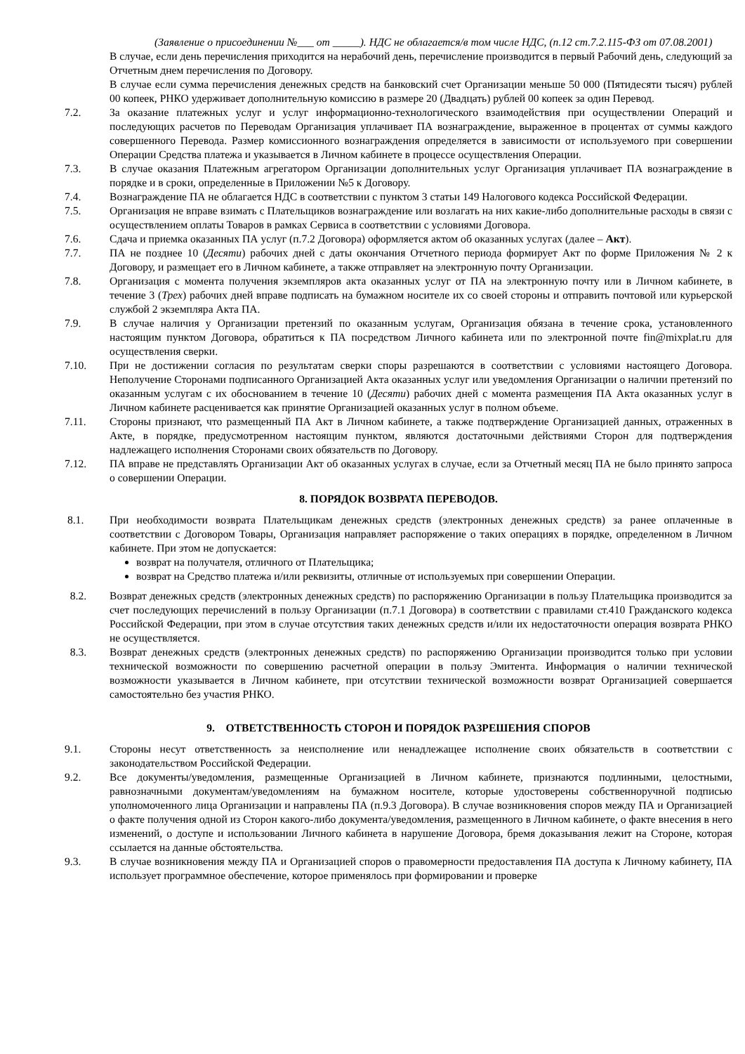(Заявление о присоединении №___ от _____). НДС не облагается/в том числе НДС, (п.12 ст.7.2.115-ФЗ от 07.08.2001)
В случае, если день перечисления приходится на нерабочий день, перечисление производится в первый Рабочий день, следующий за Отчетным днем перечисления по Договору.
В случае если сумма перечисления денежных средств на банковский счет Организации меньше 50 000 (Пятидесяти тысяч) рублей 00 копеек, РНКО удерживает дополнительную комиссию в размере 20 (Двадцать) рублей 00 копеек за один Перевод.
7.2. За оказание платежных услуг и услуг информационно-технологического взаимодействия при осуществлении Операций и последующих расчетов по Переводам Организация уплачивает ПА вознаграждение, выраженное в процентах от суммы каждого совершенного Перевода. Размер комиссионного вознаграждения определяется в зависимости от используемого при совершении Операции Средства платежа и указывается в Личном кабинете в процессе осуществления Операции.
7.3. В случае оказания Платежным агрегатором Организации дополнительных услуг Организация уплачивает ПА вознаграждение в порядке и в сроки, определенные в Приложении №5 к Договору.
7.4. Вознаграждение ПА не облагается НДС в соответствии с пунктом 3 статьи 149 Налогового кодекса Российской Федерации.
7.5. Организация не вправе взимать с Плательщиков вознаграждение или возлагать на них какие-либо дополнительные расходы в связи с осуществлением оплаты Товаров в рамках Сервиса в соответствии с условиями Договора.
7.6. Сдача и приемка оказанных ПА услуг (п.7.2 Договора) оформляется актом об оказанных услугах (далее – Акт).
7.7. ПА не позднее 10 (Десяти) рабочих дней с даты окончания Отчетного периода формирует Акт по форме Приложения № 2 к Договору, и размещает его в Личном кабинете, а также отправляет на электронную почту Организации.
7.8. Организация с момента получения экземпляров акта оказанных услуг от ПА на электронную почту или в Личном кабинете, в течение 3 (Трех) рабочих дней вправе подписать на бумажном носителе их со своей стороны и отправить почтовой или курьерской службой 2 экземпляра Акта ПА.
7.9. В случае наличия у Организации претензий по оказанным услугам, Организация обязана в течение срока, установленного настоящим пунктом Договора, обратиться к ПА посредством Личного кабинета или по электронной почте fin@mixplat.ru для осуществления сверки.
7.10. При не достижении согласия по результатам сверки споры разрешаются в соответствии с условиями настоящего Договора. Неполучение Сторонами подписанного Организацией Акта оказанных услуг или уведомления Организации о наличии претензий по оказанным услугам с их обоснованием в течение 10 (Десяти) рабочих дней с момента размещения ПА Акта оказанных услуг в Личном кабинете расценивается как принятие Организацией оказанных услуг в полном объеме.
7.11. Стороны признают, что размещенный ПА Акт в Личном кабинете, а также подтверждение Организацией данных, отраженных в Акте, в порядке, предусмотренном настоящим пунктом, являются достаточными действиями Сторон для подтверждения надлежащего исполнения Сторонами своих обязательств по Договору.
7.12. ПА вправе не представлять Организации Акт об оказанных услугах в случае, если за Отчетный месяц ПА не было принято запроса о совершении Операции.
8. ПОРЯДОК ВОЗВРАТА ПЕРЕВОДОВ.
8.1. При необходимости возврата Плательщикам денежных средств (электронных денежных средств) за ранее оплаченные в соответствии с Договором Товары, Организация направляет распоряжение о таких операциях в порядке, определенном в Личном кабинете. При этом не допускается:
возврат на получателя, отличного от Плательщика;
возврат на Средство платежа и/или реквизиты, отличные от используемых при совершении Операции.
8.2. Возврат денежных средств (электронных денежных средств) по распоряжению Организации в пользу Плательщика производится за счет последующих перечислений в пользу Организации (п.7.1 Договора) в соответствии с правилами ст.410 Гражданского кодекса Российской Федерации, при этом в случае отсутствия таких денежных средств и/или их недостаточности операция возврата РНКО не осуществляется.
8.3. Возврат денежных средств (электронных денежных средств) по распоряжению Организации производится только при условии технической возможности по совершению расчетной операции в пользу Эмитента. Информация о наличии технической возможности указывается в Личном кабинете, при отсутствии технической возможности возврат Организацией совершается самостоятельно без участия РНКО.
9. ОТВЕТСТВЕННОСТЬ СТОРОН И ПОРЯДОК РАЗРЕШЕНИЯ СПОРОВ
9.1. Стороны несут ответственность за неисполнение или ненадлежащее исполнение своих обязательств в соответствии с законодательством Российской Федерации.
9.2. Все документы/уведомления, размещенные Организацией в Личном кабинете, признаются подлинными, целостными, равнозначными документам/уведомлениям на бумажном носителе, которые удостоверены собственноручной подписью уполномоченного лица Организации и направлены ПА (п.9.3 Договора). В случае возникновения споров между ПА и Организацией о факте получения одной из Сторон какого-либо документа/уведомления, размещенного в Личном кабинете, о факте внесения в него изменений, о доступе и использовании Личного кабинета в нарушение Договора, бремя доказывания лежит на Стороне, которая ссылается на данные обстоятельства.
9.3. В случае возникновения между ПА и Организацией споров о правомерности предоставления ПА доступа к Личному кабинету, ПА использует программное обеспечение, которое применялось при формировании и проверке